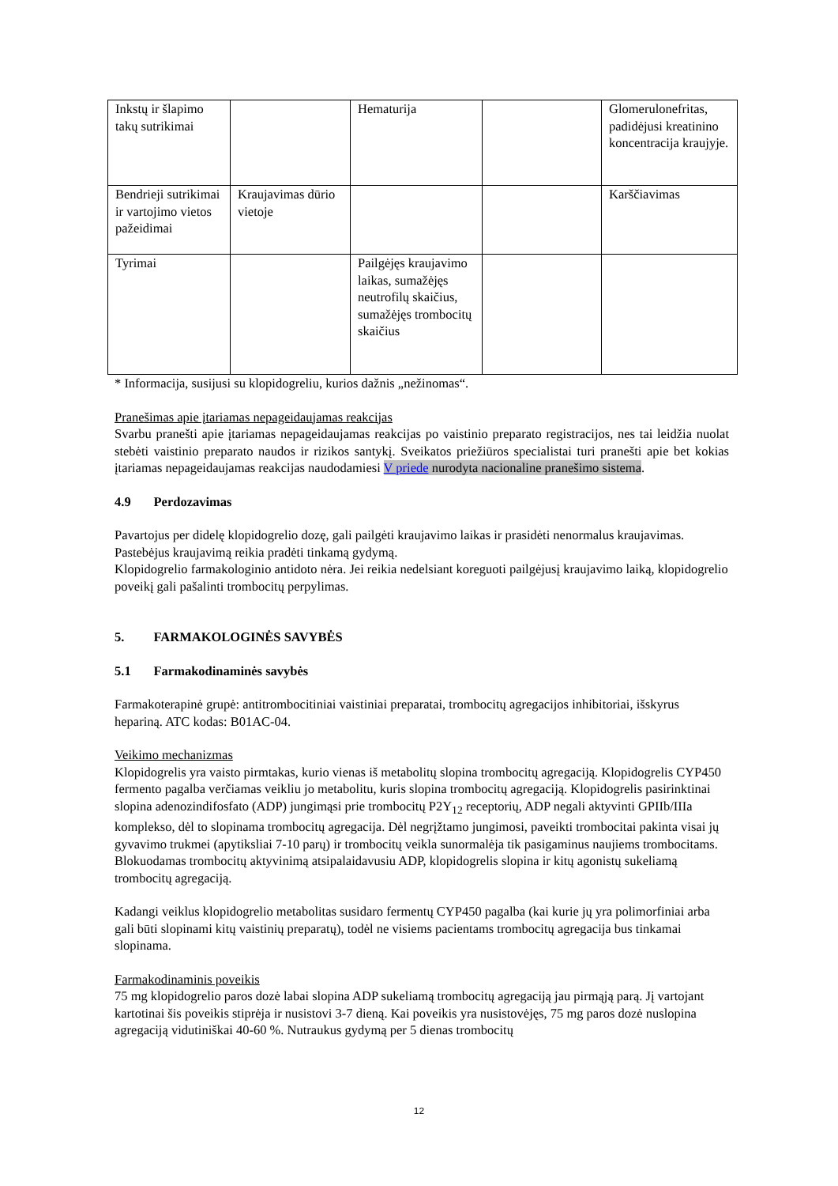| Inkstų ir šlapimo takų sutrikimai | | Hematurija | | Glomerulonefritas, padidėjusi kreatinino koncentracija kraujyje. |
| Bendrieji sutrikimai ir vartojimo vietos pažeidimai | Kraujavimas dūrio vietoje | | | Karščiavimas |
| Tyrimai | | Pailgėjęs kraujavimo laikas, sumažėjęs neutrofilų skaičius, sumažėjęs trombocitų skaičius | | |
* Informacija, susijusi su klopidogreliu, kurios dažnis „nežinomas“.
Pranešimas apie įtariamas nepageidaujamas reakcijas
Svarbu pranešti apie įtariamas nepageidaujamas reakcijas po vaistinio preparato registracijos, nes tai leidžia nuolat stebėti vaistinio preparato naudos ir rizikos santykį. Sveikatos priežiūros specialistai turi pranešti apie bet kokias įtariamas nepageidaujamas reakcijas naudodamiesi V priede nurodyta nacionaline pranešimo sistema.
4.9 Perdozavimas
Pavartojus per didelę klopidogrelio dozę, gali pailgėti kraujavimo laikas ir prasidėti nenormalus kraujavimas. Pastebėjus kraujavimą reikia pradėti tinkamą gydymą.
Klopidogrelio farmakologinio antidoto nėra. Jei reikia nedelsiant koreguoti pailgėjusį kraujavimo laiką, klopidogrelio poveikį gali pašalinti trombocitų perpylimas.
5. FARMAKOLOGINĖS SAVYBĖS
5.1 Farmakodinaminės savybės
Farmakoterapinė grupė: antitrombocitiniai vaistiniai preparatai, trombocitų agregacijos inhibitoriai, išskyrus hepariną. ATC kodas: B01AC-04.
Veikimo mechanizmas
Klopidogrelis yra vaisto pirmtakas, kurio vienas iš metabolitų slopina trombocitų agregaciją. Klopidogrelis CYP450 fermento pagalba verčiamas veikliu jo metabolitu, kuris slopina trombocitų agregaciją. Klopidogrelis pasirinktinai slopina adenozindifosfato (ADP) jungimąsi prie trombocitų P2Y<sub>12</sub> receptorių, ADP negali aktyvinti GPIIb/IIIa komplekso, dėl to slopinama trombocitų agregacija. Dėl negrįžtamo jungimosi, paveikti trombocitai pakinta visai jų gyvavimo trukmei (apytiksliai 7-10 parų) ir trombocitų veikla sunormalėja tik pasigaminus naujiems trombocitams. Blokuodamas trombocitų aktyvinimą atsipalaidavusiu ADP, klopidogrelis slopina ir kitų agonistų sukeliamą trombocitų agregaciją.
Kadangi veiklus klopidogrelio metabolitas susidaro fermentų CYP450 pagalba (kai kurie jų yra polimorfiniai arba gali būti slopinami kitų vaistinių preparatų), todėl ne visiems pacientams trombocitų agregacija bus tinkamai slopinama.
Farmakodinaminis poveikis
75 mg klopidogrelio paros dozė labai slopina ADP sukeliamą trombocitų agregaciją jau pirmąją parą. Jį vartojant kartotinai šis poveikis stiprėja ir nusistovi 3-7 dieną. Kai poveikis yra nusistovėjęs, 75 mg paros dozė nuslopina agregaciją vidutiniškai 40-60 %. Nutraukus gydymą per 5 dienas trombocitų
12